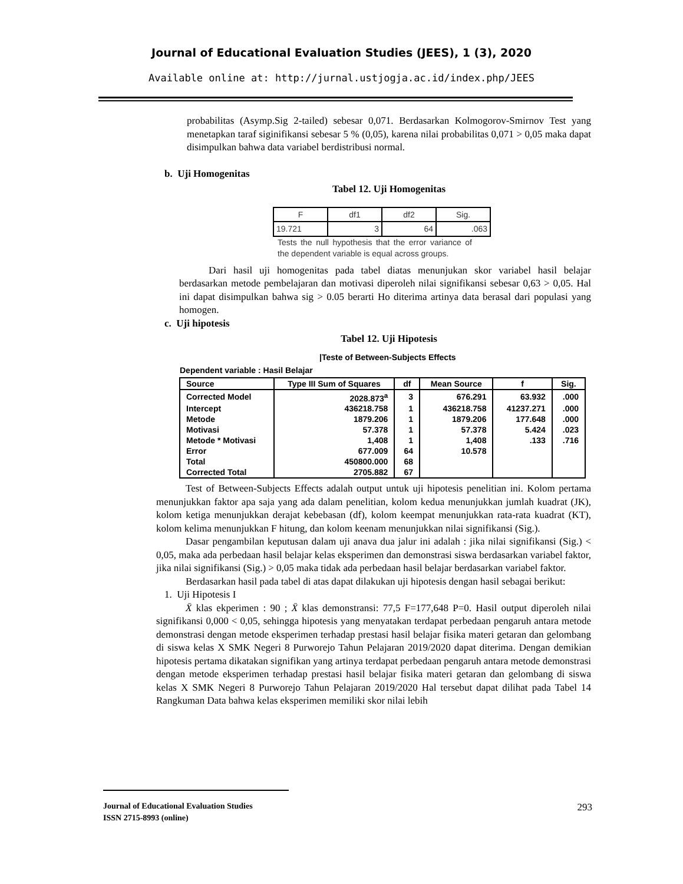Journal of Educational Evaluation Studies (JEES), 1 (3), 2020
Available online at: http://jurnal.ustjogja.ac.id/index.php/JEES
probabilitas (Asymp.Sig 2-tailed) sebesar 0,071. Berdasarkan Kolmogorov-Smirnov Test yang menetapkan taraf siginifikansi sebesar 5 % (0,05), karena nilai probabilitas 0,071 > 0,05 maka dapat disimpulkan bahwa data variabel berdistribusi normal.
b. Uji Homogenitas
Tabel 12. Uji Homogenitas
| F | df1 | df2 | Sig. |
| 19.721 | 3 | 64 | .063 |
Tests the null hypothesis that the error variance of the dependent variable is equal across groups.
Dari hasil uji homogenitas pada tabel diatas menunjukan skor variabel hasil belajar berdasarkan metode pembelajaran dan motivasi diperoleh nilai signifikansi sebesar 0,63 > 0,05. Hal ini dapat disimpulkan bahwa sig > 0.05 berarti Ho diterima artinya data berasal dari populasi yang homogen.
c. Uji hipotesis
Tabel 12. Uji Hipotesis
|Teste of Between-Subjects Effects
Dependent variable : Hasil Belajar
| Source | Type III Sum of Squares | df | Mean Source | f | Sig. |
| --- | --- | --- | --- | --- | --- |
| Corrected Model | 2028.873<sup>a</sup> | 3 | 676.291 | 63.932 | .000 |
| Intercept | 436218.758 | 1 | 436218.758 | 41237.271 | .000 |
| Metode | 1879.206 | 1 | 1879.206 | 177.648 | .000 |
| Motivasi | 57.378 | 1 | 57.378 | 5.424 | .023 |
| Metode * Motivasi | 1,408 | 1 | 1,408 | .133 | .716 |
| Error | 677.009 | 64 | 10.578 | | |
| Total | 450800.000 | 68 | | | |
| Corrected Total | 2705.882 | 67 | | | |
Test of Between-Subjects Effects adalah output untuk uji hipotesis penelitian ini. Kolom pertama menunjukkan faktor apa saja yang ada dalam penelitian, kolom kedua menunjukkan jumlah kuadrat (JK), kolom ketiga menunjukkan derajat kebebasan (df), kolom keempat menunjukkan rata-rata kuadrat (KT), kolom kelima menunjukkan F hitung, dan kolom keenam menunjukkan nilai signifikansi (Sig.).
Dasar pengambilan keputusan dalam uji anava dua jalur ini adalah : jika nilai signifikansi (Sig.) < 0,05, maka ada perbedaan hasil belajar kelas eksperimen dan demonstrasi siswa berdasarkan variabel faktor, jika nilai signifikansi (Sig.) > 0,05 maka tidak ada perbedaan hasil belajar berdasarkan variabel faktor.
Berdasarkan hasil pada tabel di atas dapat dilakukan uji hipotesis dengan hasil sebagai berikut:
1. Uji Hipotesis I
X̄ klas ekperimen : 90 ; X̄ klas demonstransi: 77,5 F=177,648 P=0. Hasil output diperoleh nilai signifikansi 0,000 < 0,05, sehingga hipotesis yang menyatakan terdapat perbedaan pengaruh antara metode demonstrasi dengan metode eksperimen terhadap prestasi hasil belajar fisika materi getaran dan gelombang di siswa kelas X SMK Negeri 8 Purworejo Tahun Pelajaran 2019/2020 dapat diterima. Dengan demikian hipotesis pertama dikatakan signifikan yang artinya terdapat perbedaan pengaruh antara metode demonstrasi dengan metode eksperimen terhadap prestasi hasil belajar fisika materi getaran dan gelombang di siswa kelas X SMK Negeri 8 Purworejo Tahun Pelajaran 2019/2020 Hal tersebut dapat dilihat pada Tabel 14 Rangkuman Data bahwa kelas eksperimen memiliki skor nilai lebih
Journal of Educational Evaluation Studies 293
ISSN 2715-8993 (online)